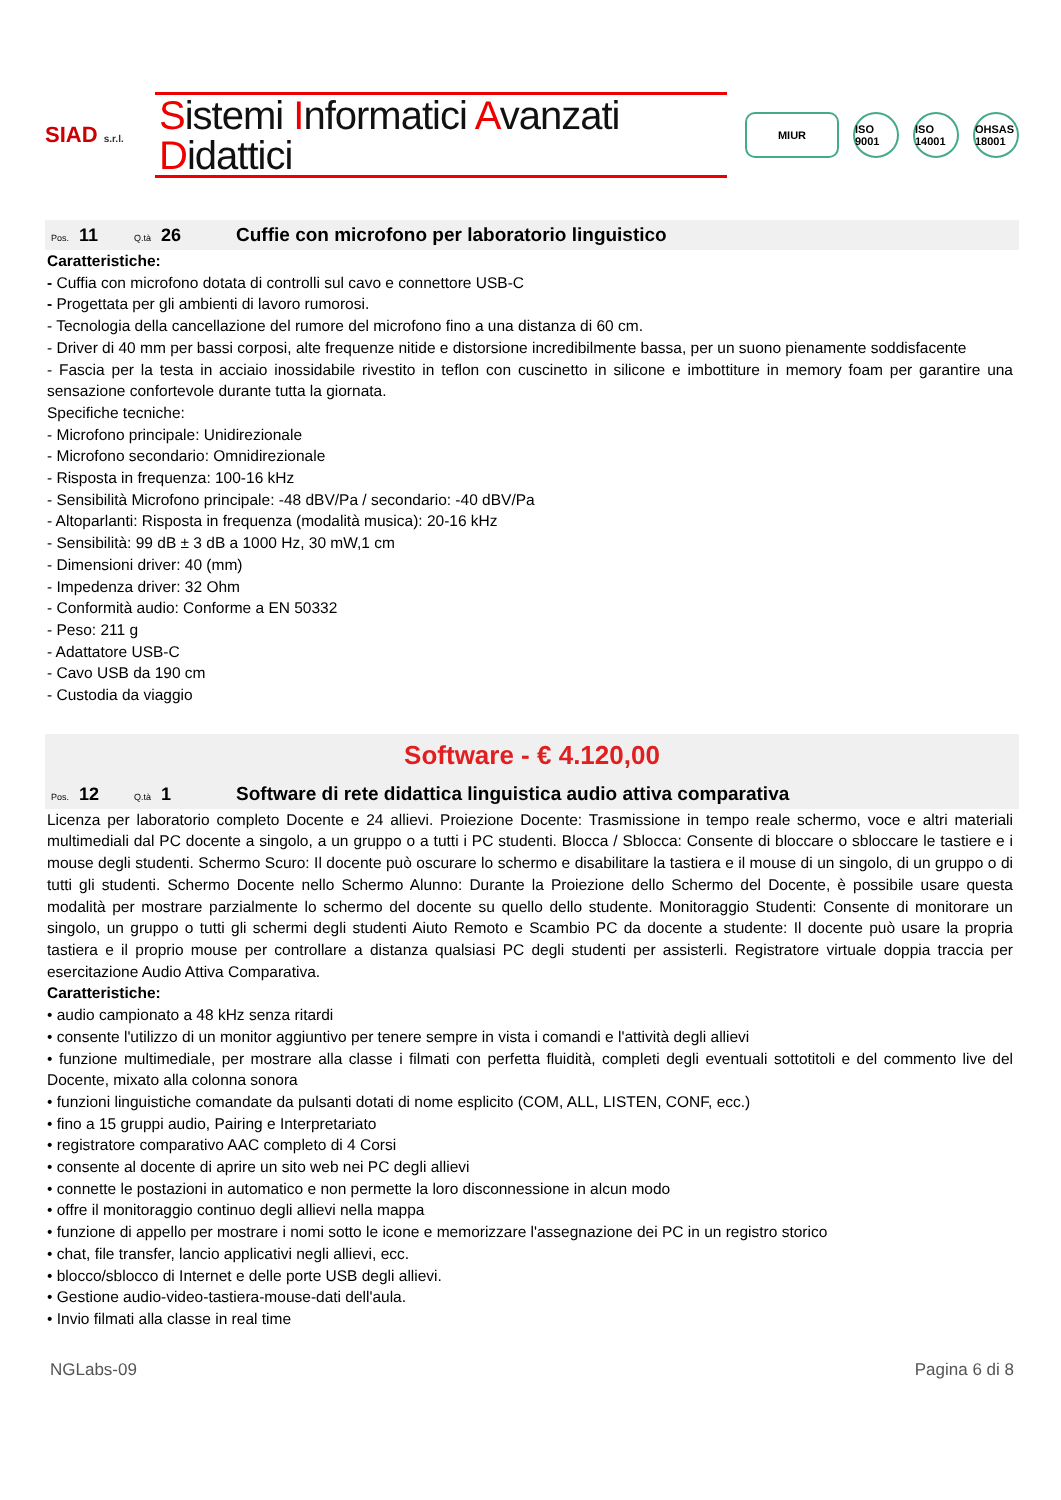SIAD s.r.l.
Sistemi Informatici Avanzati Didattici
MIUR ISO 9001 ISO 14001 OHSAS 18001
Pos. 11 Q.tà 26 Cuffie con microfono per laboratorio linguistico
Caratteristiche:
- Cuffia con microfono dotata di controlli sul cavo e connettore USB-C
- Progettata per gli ambienti di lavoro rumorosi.
- Tecnologia della cancellazione del rumore del microfono fino a una distanza di 60 cm.
- Driver di 40 mm per bassi corposi, alte frequenze nitide e distorsione incredibilmente bassa, per un suono pienamente soddisfacente
- Fascia per la testa in acciaio inossidabile rivestito in teflon con cuscinetto in silicone e imbottiture in memory foam per garantire una sensazione confortevole durante tutta la giornata.
Specifiche tecniche:
- Microfono principale: Unidirezionale
- Microfono secondario: Omnidirezionale
- Risposta in frequenza: 100-16 kHz
- Sensibilità Microfono principale: -48 dBV/Pa / secondario: -40 dBV/Pa
- Altoparlanti: Risposta in frequenza (modalità musica): 20-16 kHz
- Sensibilità: 99 dB ± 3 dB a 1000 Hz, 30 mW,1 cm
- Dimensioni driver: 40 (mm)
- Impedenza driver: 32 Ohm
- Conformità audio: Conforme a EN 50332
- Peso: 211 g
- Adattatore USB-C
- Cavo USB da 190 cm
- Custodia da viaggio
Software - € 4.120,00
Pos. 12 Q.tà 1 Software di rete didattica linguistica audio attiva comparativa
Licenza per laboratorio completo Docente e 24 allievi. Proiezione Docente: Trasmissione in tempo reale schermo, voce e altri materiali multimediali dal PC docente a singolo, a un gruppo o a tutti i PC studenti. Blocca / Sblocca: Consente di bloccare o sbloccare le tastiere e i mouse degli studenti. Schermo Scuro: Il docente può oscurare lo schermo e disabilitare la tastiera e il mouse di un singolo, di un gruppo o di tutti gli studenti. Schermo Docente nello Schermo Alunno: Durante la Proiezione dello Schermo del Docente, è possibile usare questa modalità per mostrare parzialmente lo schermo del docente su quello dello studente. Monitoraggio Studenti: Consente di monitorare un singolo, un gruppo o tutti gli schermi degli studenti Aiuto Remoto e Scambio PC da docente a studente: Il docente può usare la propria tastiera e il proprio mouse per controllare a distanza qualsiasi PC degli studenti per assisterli. Registratore virtuale doppia traccia per esercitazione Audio Attiva Comparativa.
Caratteristiche:
• audio campionato a 48 kHz senza ritardi
• consente l'utilizzo di un monitor aggiuntivo per tenere sempre in vista i comandi e l'attività degli allievi
• funzione multimediale, per mostrare alla classe i filmati con perfetta fluidità, completi degli eventuali sottotitoli e del commento live del Docente, mixato alla colonna sonora
• funzioni linguistiche comandate da pulsanti dotati di nome esplicito (COM, ALL, LISTEN, CONF, ecc.)
• fino a 15 gruppi audio, Pairing e Interpretariato
• registratore comparativo AAC completo di 4 Corsi
• consente al docente di aprire un sito web nei PC degli allievi
• connette le postazioni in automatico e non permette la loro disconnessione in alcun modo
• offre il monitoraggio continuo degli allievi nella mappa
• funzione di appello per mostrare i nomi sotto le icone e memorizzare l'assegnazione dei PC in un registro storico
• chat, file transfer, lancio applicativi negli allievi, ecc.
• blocco/sblocco di Internet e delle porte USB degli allievi.
• Gestione audio-video-tastiera-mouse-dati dell'aula.
• Invio filmati alla classe in real time
NGLabs-09 Pagina 6 di 8